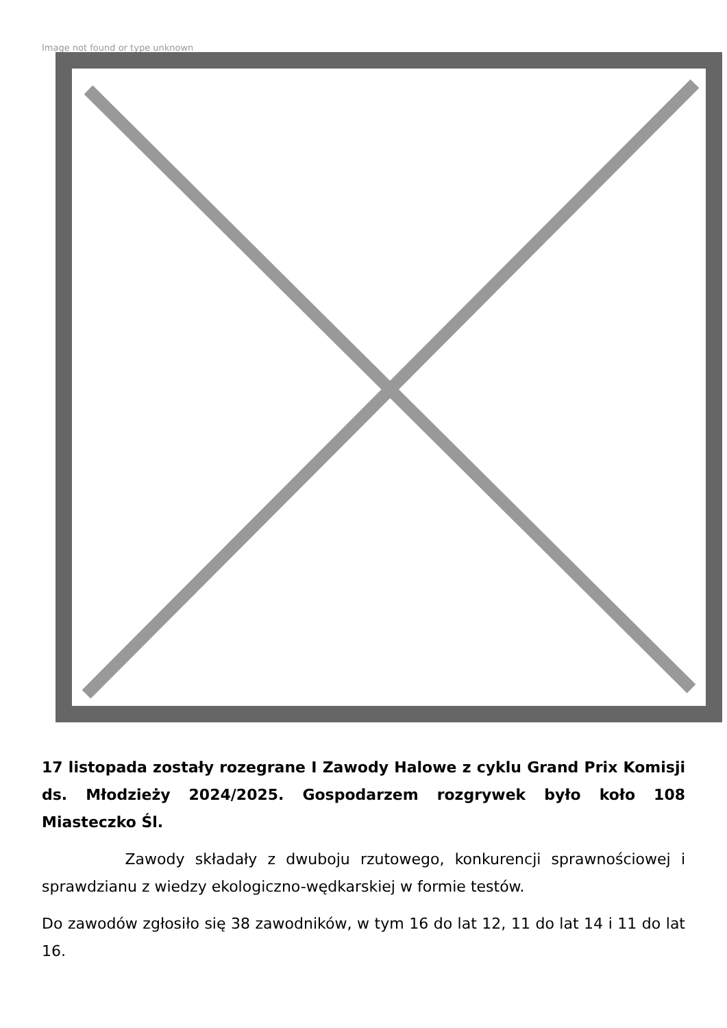Image not found or type unknown
17 listopada zostały rozegrane I Zawody Halowe z cyklu Grand Prix Komisji ds. Młodzieży 2024/2025. Gospodarzem rozgrywek było koło 108 Miasteczko Śl.
Zawody składały z dwuboju rzutowego, konkurencji sprawnościowej i sprawdzianu z wiedzy ekologiczno-wędkarskiej w formie testów.
Do zawodów zgłosiło się 38 zawodników, w tym 16 do lat 12, 11 do lat 14 i 11 do lat 16.